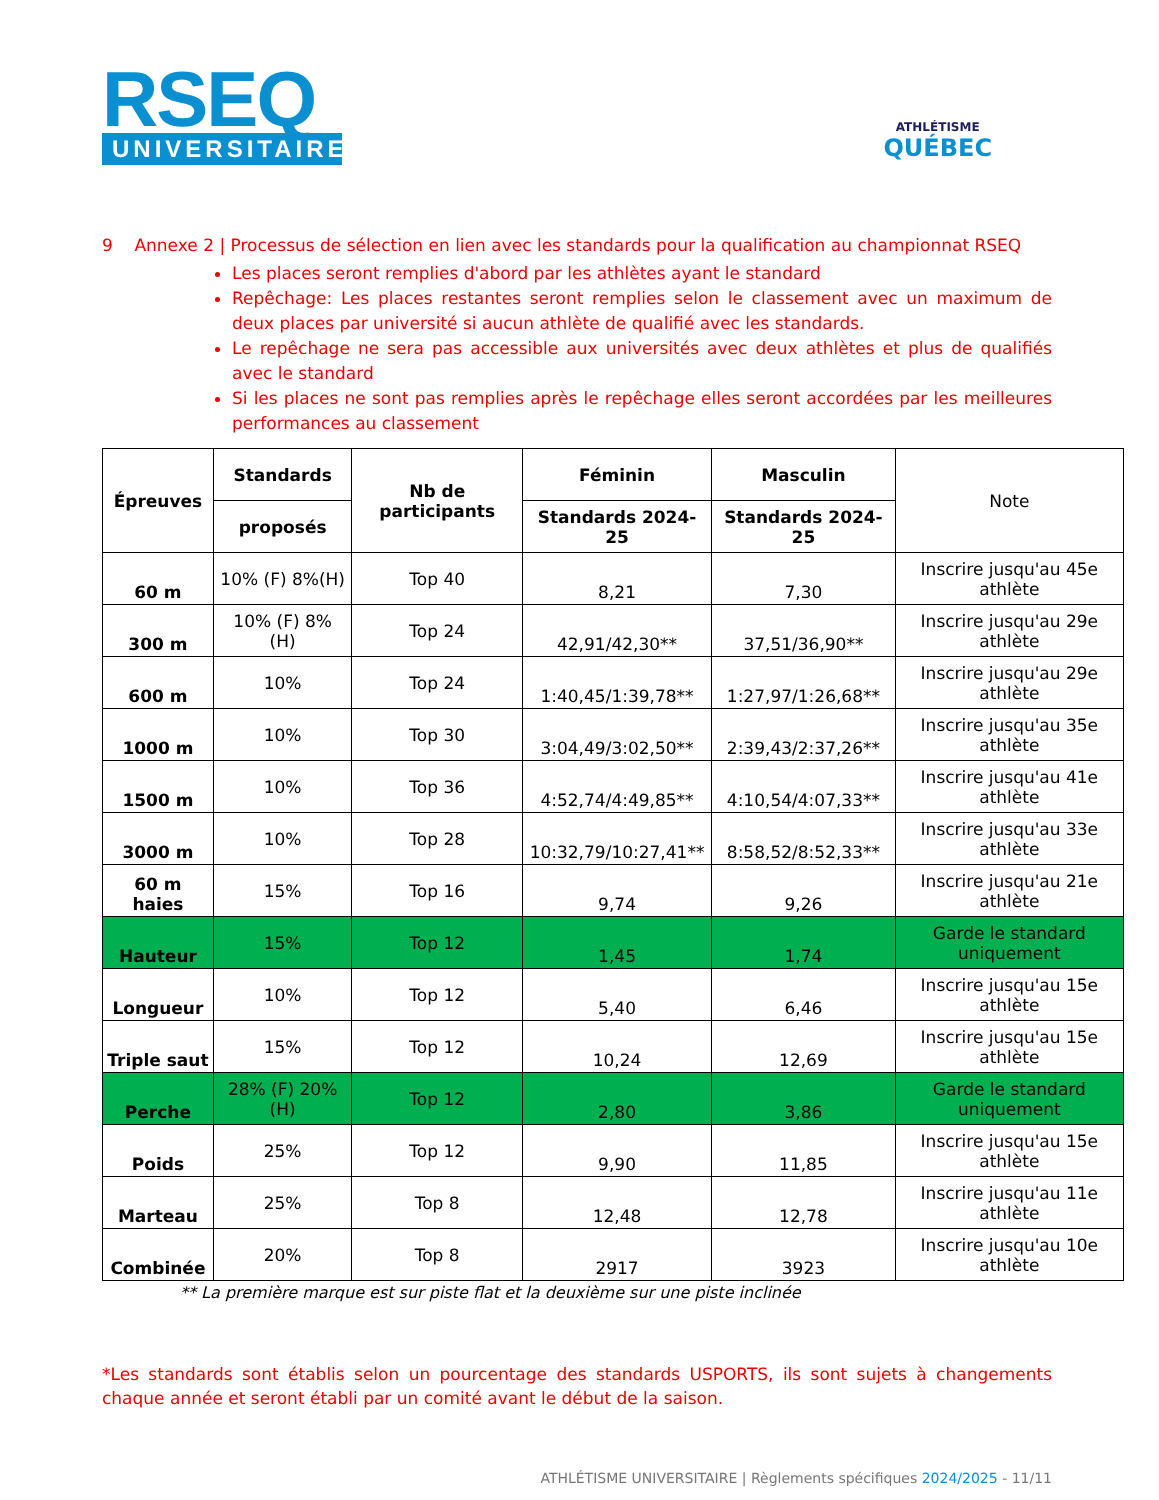RSEQ
UNIVERSITAIRE
ATHLÉTISME
QUÉBEC
9 Annexe 2 | Processus de sélection en lien avec les standards pour la qualification au championnat RSEQ
Les places seront remplies d'abord par les athlètes ayant le standard
Repêchage: Les places restantes seront remplies selon le classement avec un maximum de deux places par université si aucun athlète de qualifié avec les standards.
Le repêchage ne sera pas accessible aux universités avec deux athlètes et plus de qualifiés avec le standard
Si les places ne sont pas remplies après le repêchage elles seront accordées par les meilleures performances au classement
| Épreuves | Standards | Nb de participants | Féminin | Masculin | Note |
| --- | --- | --- | --- | --- | --- |
| | proposés | | Standards 2024-25 | Standards 2024-25 | |
| 60 m | 10% (F) 8%(H) | Top 40 | 8,21 | 7,30 | Inscrire jusqu'au 45e athlète |
| 300 m | 10% (F) 8% (H) | Top 24 | 42,91/42,30** | 37,51/36,90** | Inscrire jusqu'au 29e athlète |
| 600 m | 10% | Top 24 | 1:40,45/1:39,78** | 1:27,97/1:26,68** | Inscrire jusqu'au 29e athlète |
| 1000 m | 10% | Top 30 | 3:04,49/3:02,50** | 2:39,43/2:37,26** | Inscrire jusqu'au 35e athlète |
| 1500 m | 10% | Top 36 | 4:52,74/4:49,85** | 4:10,54/4:07,33** | Inscrire jusqu'au 41e athlète |
| 3000 m | 10% | Top 28 | 10:32,79/10:27,41** | 8:58,52/8:52,33** | Inscrire jusqu'au 33e athlète |
| 60 m haies | 15% | Top 16 | 9,74 | 9,26 | Inscrire jusqu'au 21e athlète |
| Hauteur | 15% | Top 12 | 1,45 | 1,74 | Garde le standard uniquement |
| Longueur | 10% | Top 12 | 5,40 | 6,46 | Inscrire jusqu'au 15e athlète |
| Triple saut | 15% | Top 12 | 10,24 | 12,69 | Inscrire jusqu'au 15e athlète |
| Perche | 28% (F) 20% (H) | Top 12 | 2,80 | 3,86 | Garde le standard uniquement |
| Poids | 25% | Top 12 | 9,90 | 11,85 | Inscrire jusqu'au 15e athlète |
| Marteau | 25% | Top 8 | 12,48 | 12,78 | Inscrire jusqu'au 11e athlète |
| Combinée | 20% | Top 8 | 2917 | 3923 | Inscrire jusqu'au 10e athlète |
** La première marque est sur piste flat et la deuxième sur une piste inclinée
*Les standards sont établis selon un pourcentage des standards USPORTS, ils sont sujets à changements chaque année et seront établi par un comité avant le début de la saison.
ATHLÉTISME UNIVERSITAIRE | Règlements spécifiques 2024/2025 - 11/11